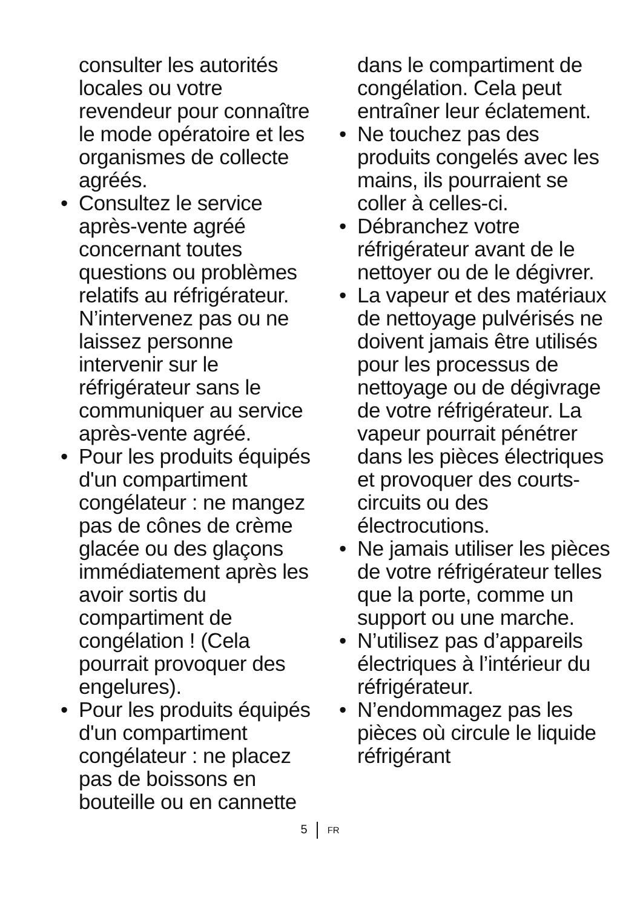consulter les autorités locales ou votre revendeur pour connaître le mode opératoire et les organismes de collecte agréés.
• Consultez le service après-vente agréé concernant toutes questions ou problèmes relatifs au réfrigérateur. N’intervenez pas ou ne laissez personne intervenir sur le réfrigérateur sans le communiquer au service après-vente agréé.
• Pour les produits équipés d'un compartiment congélateur : ne mangez pas de cônes de crème glacée ou des glaçons immédiatement après les avoir sortis du compartiment de congélation ! (Cela pourrait provoquer des engelures).
• Pour les produits équipés d'un compartiment congélateur : ne placez pas de boissons en bouteille ou en cannette
dans le compartiment de congélation. Cela peut entraîner leur éclatement.
• Ne touchez pas des produits congelés avec les mains, ils pourraient se coller à celles-ci.
• Débranchez votre réfrigérateur avant de le nettoyer ou de le dégivrer.
• La vapeur et des matériaux de nettoyage pulvérisés ne doivent jamais être utilisés pour les processus de nettoyage ou de dégivrage de votre réfrigérateur. La vapeur pourrait pénétrer dans les pièces électriques et provoquer des courts-circuits ou des électrocutions.
• Ne jamais utiliser les pièces de votre réfrigérateur telles que la porte, comme un support ou une marche.
• N’utilisez pas d’appareils électriques à l’intérieur du réfrigérateur.
• N’endommagez pas les pièces où circule le liquide réfrigérant
5 FR